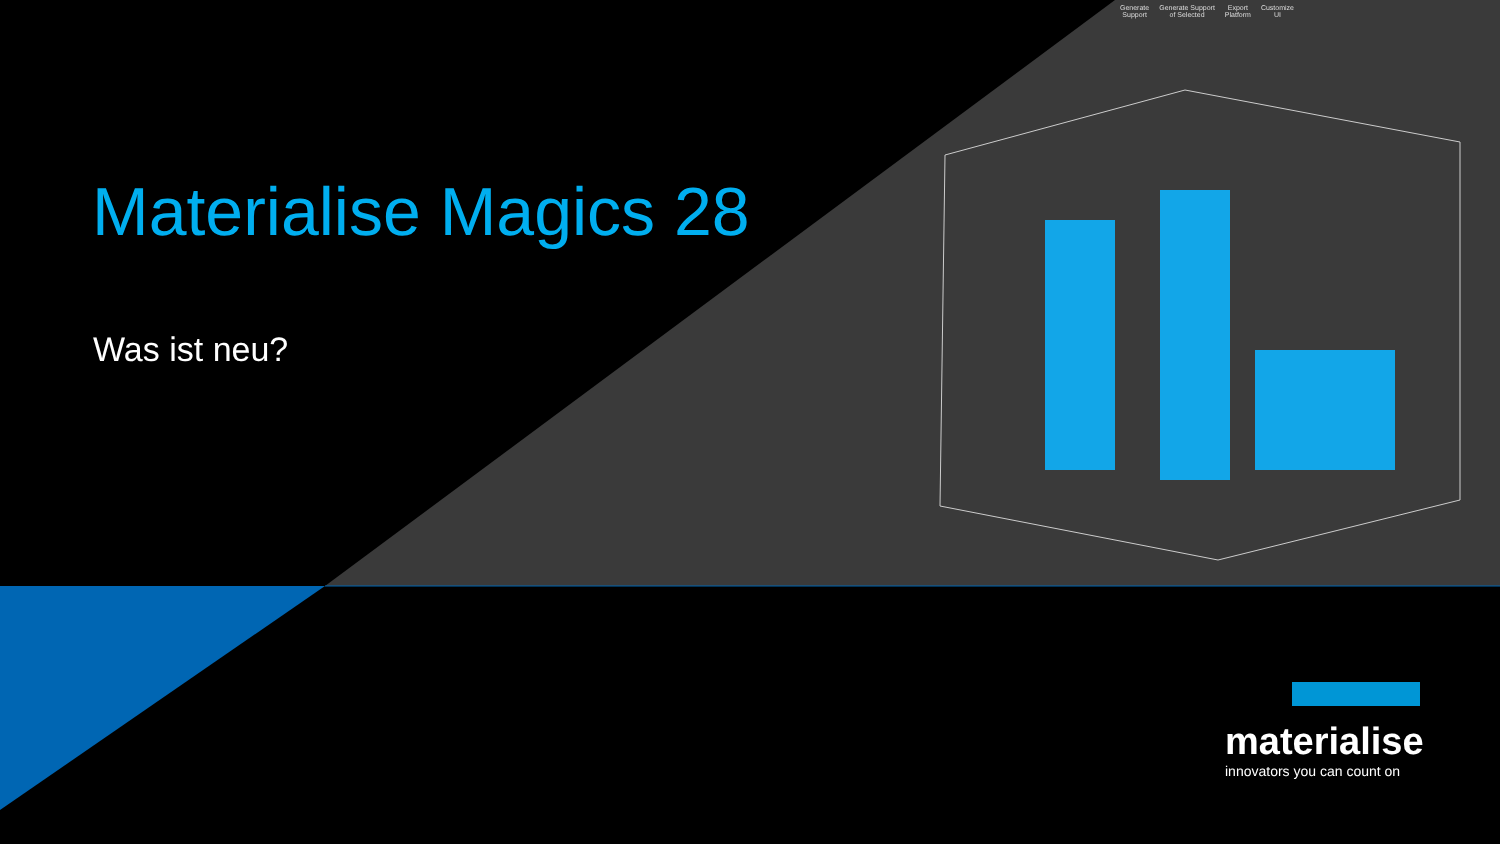Generate
Support Generate Support
of Selected Export
Platform Customize
UI
Materialise Magics 28
Was ist neu?
materialise
innovators you can count on